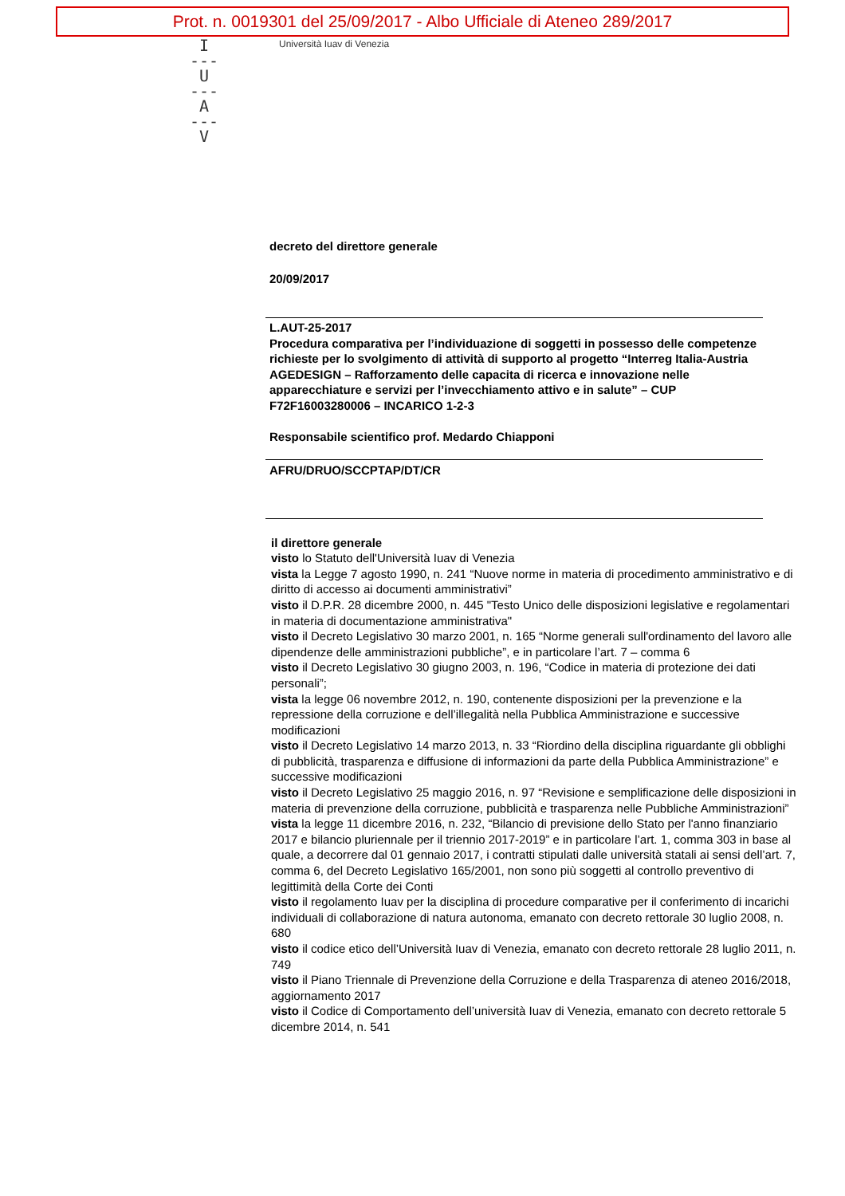Prot. n. 0019301 del 25/09/2017 - Albo Ufficiale di Ateneo 289/2017
I
---
U
---
A
---
V
Università Iuav di Venezia
decreto del direttore generale
20/09/2017
L.AUT-25-2017
Procedura comparativa per l’individuazione di soggetti in possesso delle competenze richieste per lo svolgimento di attività di supporto al progetto “Interreg Italia-Austria AGEDESIGN – Rafforzamento delle capacita di ricerca e innovazione nelle apparecchiature e servizi per l’invecchiamento attivo e in salute” – CUP F72F16003280006 – INCARICO 1-2-3
Responsabile scientifico prof. Medardo Chiapponi
AFRU/DRUO/SCCPTAP/DT/CR
il direttore generale
visto lo Statuto dell'Università Iuav di Venezia
vista la Legge 7 agosto 1990, n. 241 “Nuove norme in materia di procedimento amministrativo e di diritto di accesso ai documenti amministrativi”
visto il D.P.R. 28 dicembre 2000, n. 445 "Testo Unico delle disposizioni legislative e regolamentari in materia di documentazione amministrativa"
visto il Decreto Legislativo 30 marzo 2001, n. 165 “Norme generali sull'ordinamento del lavoro alle dipendenze delle amministrazioni pubbliche”, e in particolare l’art. 7 – comma 6
visto il Decreto Legislativo 30 giugno 2003, n. 196, “Codice in materia di protezione dei dati personali”;
vista la legge 06 novembre 2012, n. 190, contenente disposizioni per la prevenzione e la repressione della corruzione e dell’illegalità nella Pubblica Amministrazione e successive modificazioni
visto il Decreto Legislativo 14 marzo 2013, n. 33 “Riordino della disciplina riguardante gli obblighi di pubblicità, trasparenza e diffusione di informazioni da parte della Pubblica Amministrazione” e successive modificazioni
visto il Decreto Legislativo 25 maggio 2016, n. 97 “Revisione e semplificazione delle disposizioni in materia di prevenzione della corruzione, pubblicità e trasparenza nelle Pubbliche Amministrazioni”
vista la legge 11 dicembre 2016, n. 232, “Bilancio di previsione dello Stato per l'anno finanziario 2017 e bilancio pluriennale per il triennio 2017-2019” e in particolare l’art. 1, comma 303 in base al quale, a decorrere dal 01 gennaio 2017, i contratti stipulati dalle università statali ai sensi dell’art. 7, comma 6, del Decreto Legislativo 165/2001, non sono più soggetti al controllo preventivo di legittimità della Corte dei Conti
visto il regolamento Iuav per la disciplina di procedure comparative per il conferimento di incarichi individuali di collaborazione di natura autonoma, emanato con decreto rettorale 30 luglio 2008, n. 680
visto il codice etico dell’Università Iuav di Venezia, emanato con decreto rettorale 28 luglio 2011, n. 749
visto il Piano Triennale di Prevenzione della Corruzione e della Trasparenza di ateneo 2016/2018, aggiornamento 2017
visto il Codice di Comportamento dell’università Iuav di Venezia, emanato con decreto rettorale 5 dicembre 2014, n. 541